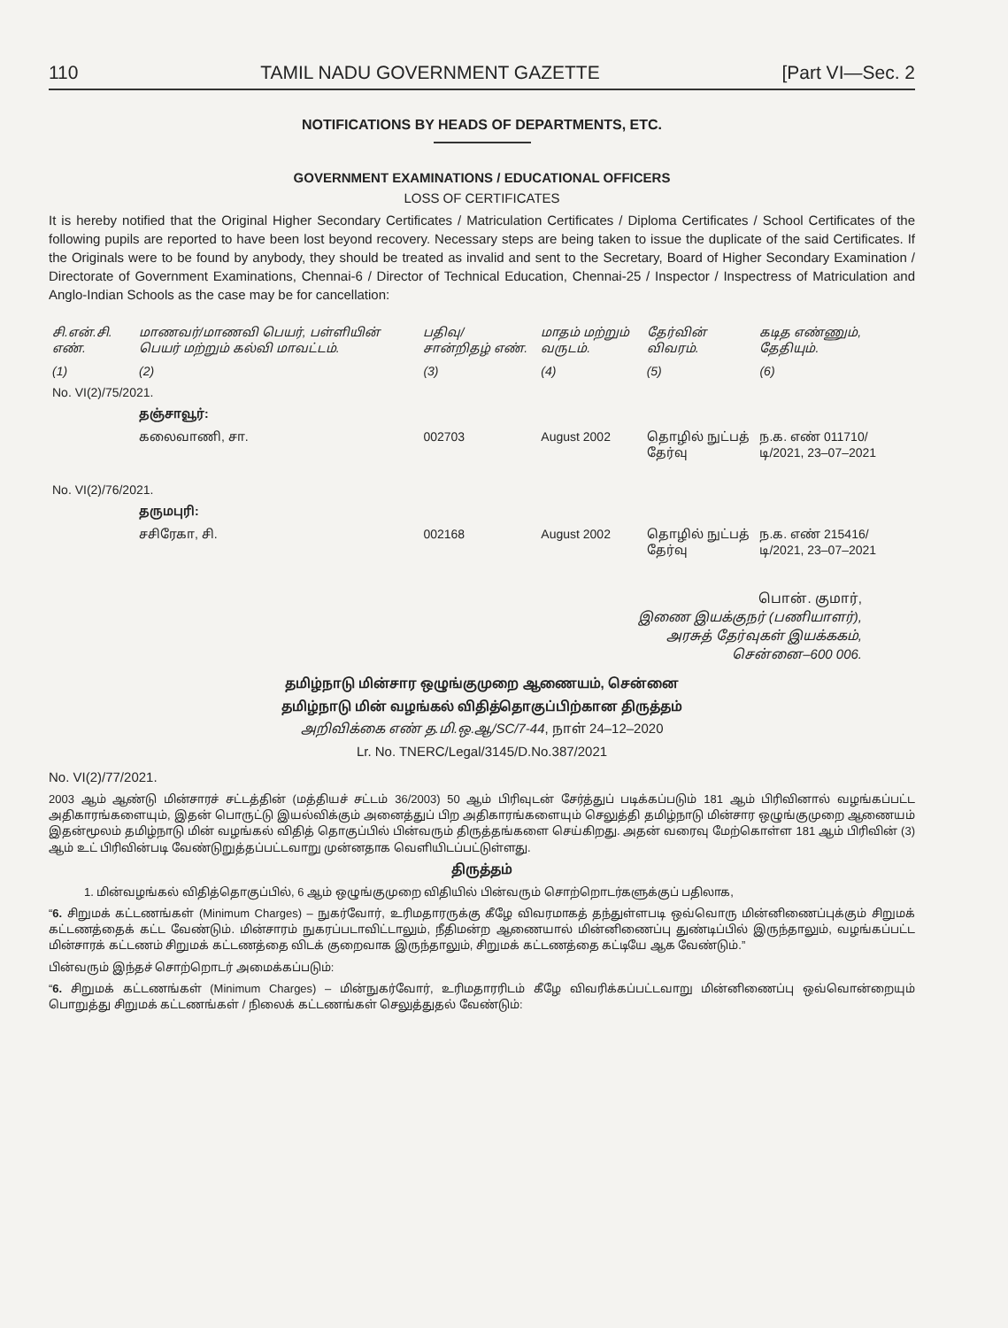110 TAMIL NADU GOVERNMENT GAZETTE [Part VI—Sec. 2
NOTIFICATIONS BY HEADS OF DEPARTMENTS, ETC.
GOVERNMENT EXAMINATIONS / EDUCATIONAL OFFICERS
LOSS OF CERTIFICATES
It is hereby notified that the Original Higher Secondary Certificates / Matriculation Certificates / Diploma Certificates / School Certificates of the following pupils are reported to have been lost beyond recovery. Necessary steps are being taken to issue the duplicate of the said Certificates. If the Originals were to be found by anybody, they should be treated as invalid and sent to the Secretary, Board of Higher Secondary Examination / Directorate of Government Examinations, Chennai-6 / Director of Technical Education, Chennai-25 / Inspector / Inspectress of Matriculation and Anglo-Indian Schools as the case may be for cancellation:
| சி.என்.சி. எண். | மாணவர்/மாணவி பெயர், பள்ளியின் பெயர் மற்றும் கல்வி மாவட்டம். | பதிவு/ சான்றிதழ் எண். | மாதம் மற்றும் வருடம். | தேர்வின் விவரம். | கடித எண்ணும், தேதியும். |
| --- | --- | --- | --- | --- | --- |
| (1) | (2) | (3) | (4) | (5) | (6) |
| No. VI(2)/75/2021. | | | | | |
| | தஞ்சாவூர்: | | | | |
| | கலைவாணி, சா. | 002703 | August 2002 | தொழில் நுட்பத் தேர்வு | ந.க. எண் 011710/டி/2021, 23–07–2021 |
| No. VI(2)/76/2021. | | | | | |
| | தருமபுரி: | | | | |
| | சசிரேகா, சி. | 002168 | August 2002 | தொழில் நுட்பத் தேர்வு | ந.க. எண் 215416/டி/2021, 23–07–2021 |
பொன். குமார்,
இணை இயக்குநர் (பணியாளர்),
அரசுத் தேர்வுகள் இயக்ககம்,
சென்னை–600 006.
தமிழ்நாடு மின்சார ஒழுங்குமுறை ஆணையம், சென்னை
தமிழ்நாடு மின் வழங்கல் விதித்தொகுப்பிற்கான திருத்தம்
அறிவிக்கை எண் த.மி.ஒ.ஆ/SC/7-44, நாள் 24–12–2020
Lr. No. TNERC/Legal/3145/D.No.387/2021
No. VI(2)/77/2021.
2003 ஆம் ஆண்டு மின்சாரச் சட்டத்தின் (மத்தியச் சட்டம் 36/2003) 50 ஆம் பிரிவுடன் சேர்த்துப் படிக்கப்படும் 181 ஆம் பிரிவினால் வழங்கப்பட்ட அதிகாரங்களையும், இதன் பொருட்டு இயல்விக்கும் அனைத்துப் பிற அதிகாரங்களையும் செலுத்தி தமிழ்நாடு மின்சார ஒழுங்குமுறை ஆணையம் இதன்மூலம் தமிழ்நாடு மின் வழங்கல் விதித் தொகுப்பில் பின்வரும் திருத்தங்களை செய்கிறது. அதன் வரைவு மேற்கொள்ள 181 ஆம் பிரிவின் (3) ஆம் உட் பிரிவின்படி வேண்டுறுத்தப்பட்டவாறு முன்னதாக வெளியிடப்பட்டுள்ளது.
திருத்தம்
1. மின்வழங்கல் விதித்தொகுப்பில், 6 ஆம் ஒழுங்குமுறை விதியில் பின்வரும் சொற்றொடர்களுக்குப் பதிலாக,
“6. சிறுமக் கட்டணங்கள் (Minimum Charges) – நுகர்வோர், உரிமதாரருக்கு கீழே விவரமாகத் தந்துள்ளபடி ஒவ்வொரு மின்னிணைப்புக்கும் சிறுமக் கட்டணத்தைக் கட்ட வேண்டும். மின்சாரம் நுகரப்படாவிட்டாலும், நீதிமன்ற ஆணையால் மின்னிணைப்பு துண்டிப்பில் இருந்தாலும், வழங்கப்பட்ட மின்சாரக் கட்டணம் சிறுமக் கட்டணத்தை விடக் குறைவாக இருந்தாலும், சிறுமக் கட்டணத்தை கட்டியே ஆக வேண்டும்.”
பின்வரும் இந்தச் சொற்றொடர் அமைக்கப்படும்:
“6. சிறுமக் கட்டணங்கள் (Minimum Charges) – மின்நுகர்வோர், உரிமதாரரிடம் கீழே விவரிக்கப்பட்டவாறு மின்னிணைப்பு ஒவ்வொன்றையும் பொறுத்து சிறுமக் கட்டணங்கள் / நிலைக் கட்டணங்கள் செலுத்துதல் வேண்டும்: